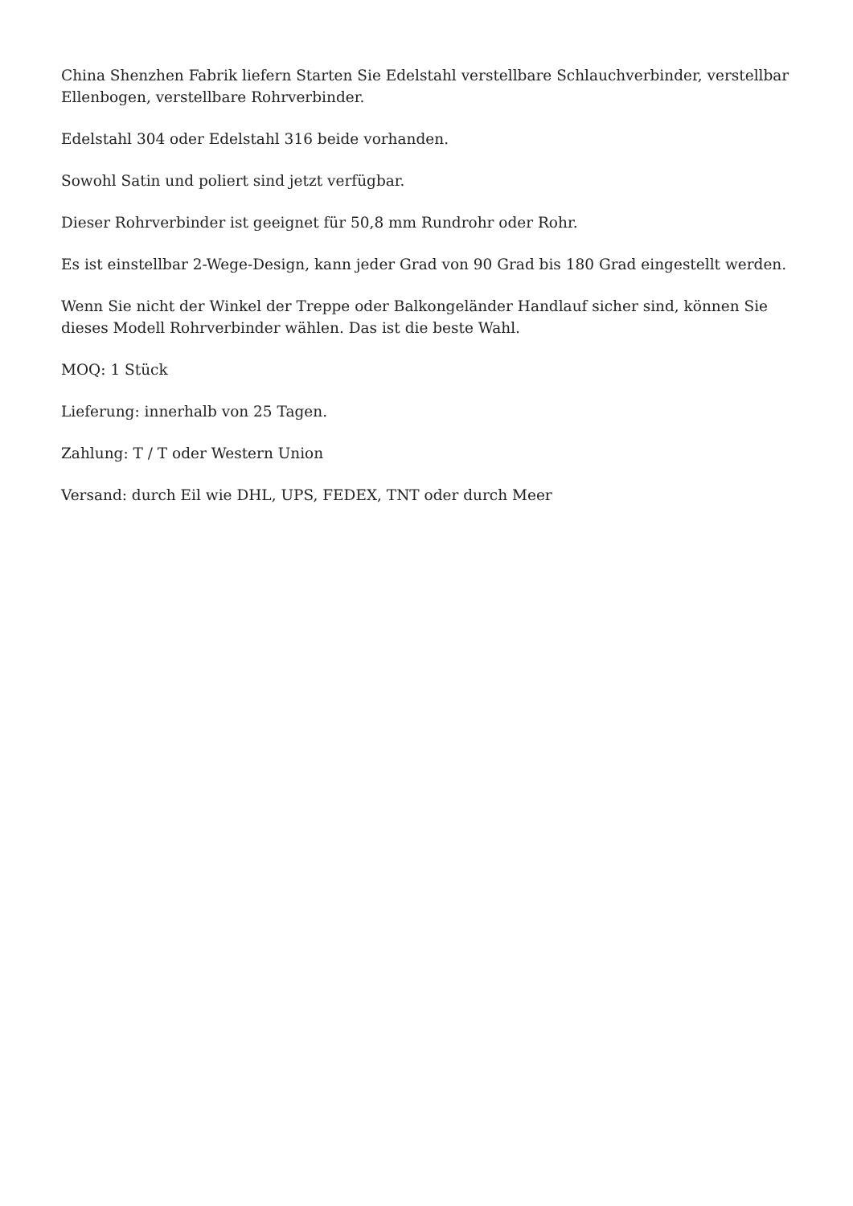China Shenzhen Fabrik liefern Starten Sie Edelstahl verstellbare Schlauchverbinder, verstellbar Ellenbogen, verstellbare Rohrverbinder.
Edelstahl 304 oder Edelstahl 316 beide vorhanden.
Sowohl Satin und poliert sind jetzt verfügbar.
Dieser Rohrverbinder ist geeignet für 50,8 mm Rundrohr oder Rohr.
Es ist einstellbar 2-Wege-Design, kann jeder Grad von 90 Grad bis 180 Grad eingestellt werden.
Wenn Sie nicht der Winkel der Treppe oder Balkongeländer Handlauf sicher sind, können Sie dieses Modell Rohrverbinder wählen. Das ist die beste Wahl.
MOQ: 1 Stück
Lieferung: innerhalb von 25 Tagen.
Zahlung: T / T oder Western Union
Versand: durch Eil wie DHL, UPS, FEDEX, TNT oder durch Meer